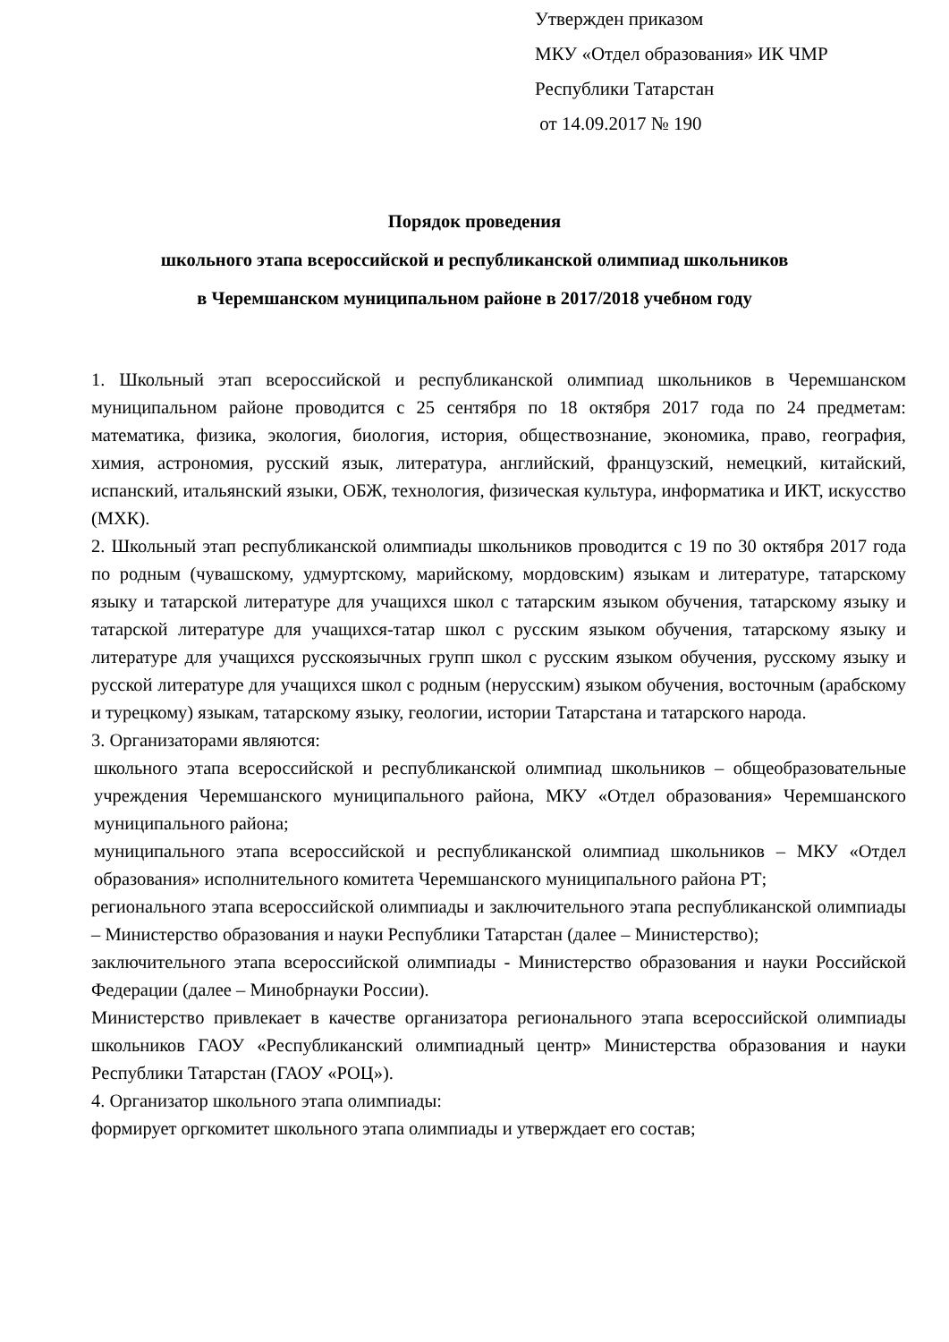Утвержден приказом
МКУ «Отдел образования» ИК ЧМР
Республики Татарстан
от 14.09.2017 № 190
Порядок проведения
школьного этапа всероссийской и республиканской олимпиад школьников
в Черемшанском муниципальном районе в 2017/2018 учебном году
1. Школьный этап всероссийской и республиканской олимпиад школьников в Черемшанском муниципальном районе проводится с 25 сентября по 18 октября 2017 года по 24 предметам: математика, физика, экология, биология, история, обществознание, экономика, право, география, химия, астрономия, русский язык, литература, английский, французский, немецкий, китайский, испанский, итальянский языки, ОБЖ, технология, физическая культура, информатика и ИКТ, искусство (МХК).
2. Школьный этап республиканской олимпиады школьников проводится с 19 по 30 октября 2017 года по родным (чувашскому, удмуртскому, марийскому, мордовским) языкам и литературе, татарскому языку и татарской литературе для учащихся школ с татарским языком обучения, татарскому языку и татарской литературе для учащихся-татар школ с русским языком обучения, татарскому языку и литературе для учащихся русскоязычных групп школ с русским языком обучения, русскому языку и русской литературе для учащихся школ с родным (нерусским) языком обучения, восточным (арабскому и турецкому) языкам, татарскому языку, геологии, истории Татарстана и татарского народа.
3. Организаторами являются:
школьного этапа всероссийской и республиканской олимпиад школьников – общеобразовательные учреждения Черемшанского муниципального района, МКУ «Отдел образования» Черемшанского муниципального района;
муниципального этапа всероссийской и республиканской олимпиад школьников – МКУ «Отдел образования» исполнительного комитета Черемшанского муниципального района РТ;
регионального этапа всероссийской олимпиады и заключительного этапа республиканской олимпиады – Министерство образования и науки Республики Татарстан (далее – Министерство);
заключительного этапа всероссийской олимпиады - Министерство образования и науки Российской Федерации (далее – Минобрнауки России).
Министерство привлекает в качестве организатора регионального этапа всероссийской олимпиады школьников ГАОУ «Республиканский олимпиадный центр» Министерства образования и науки Республики Татарстан (ГАОУ «РОЦ»).
4. Организатор школьного этапа олимпиады:
формирует оргкомитет школьного этапа олимпиады и утверждает его состав;